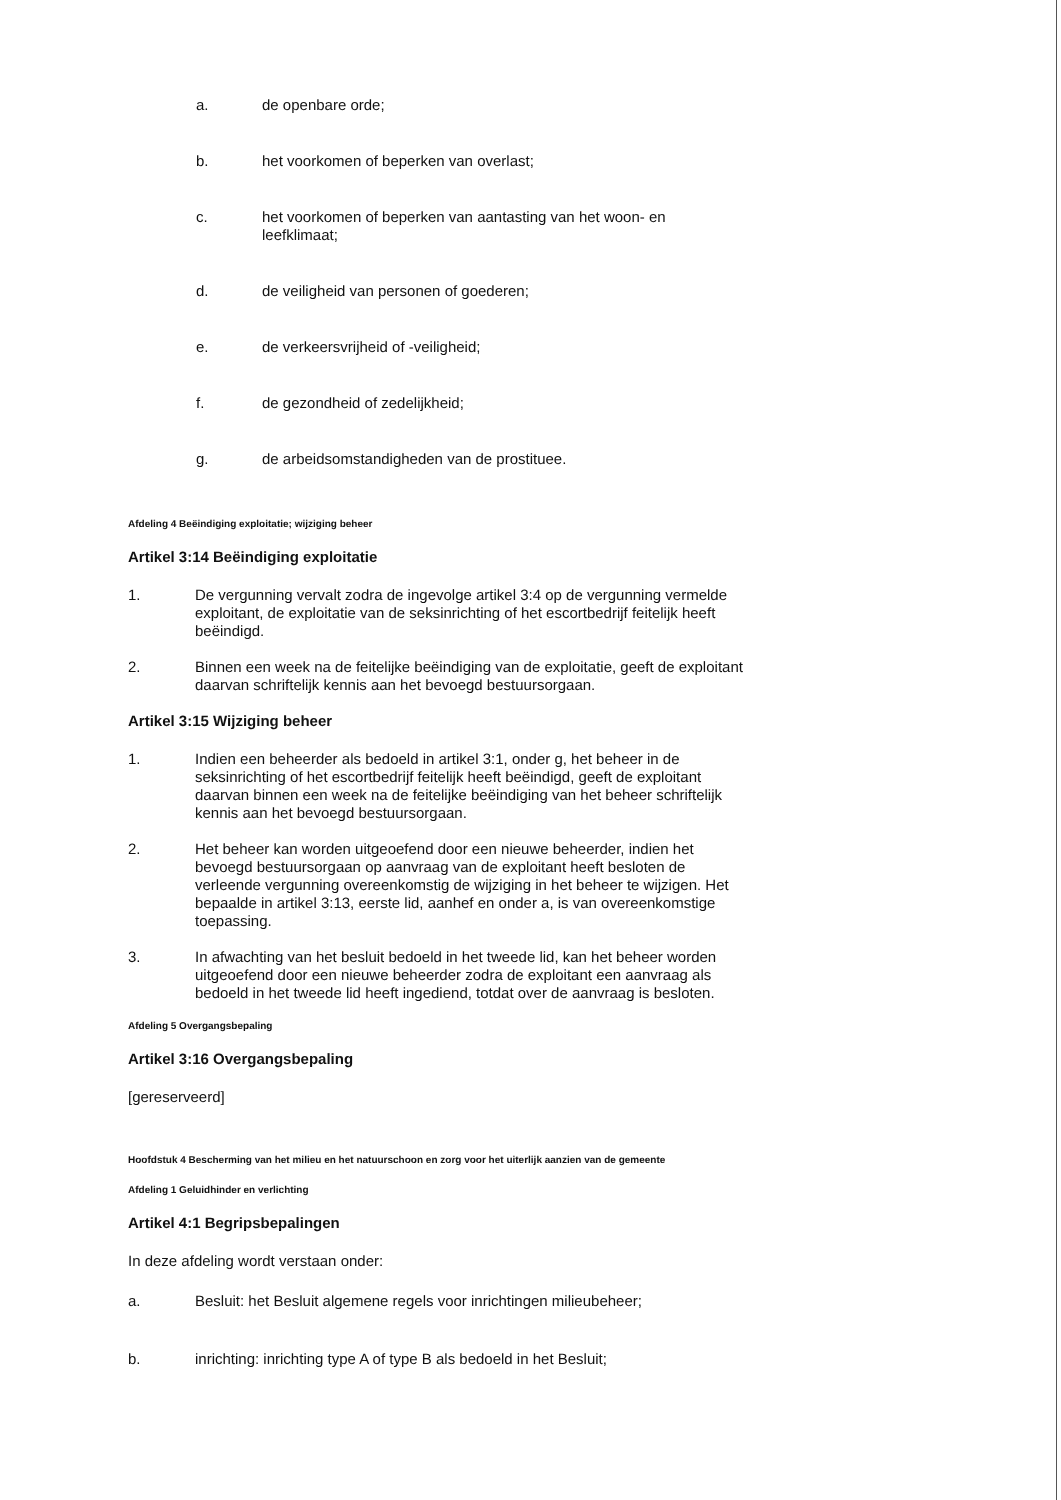a. de openbare orde;
b. het voorkomen of beperken van overlast;
c. het voorkomen of beperken van aantasting van het woon- en leefklimaat;
d. de veiligheid van personen of goederen;
e. de verkeersvrijheid of -veiligheid;
f. de gezondheid of zedelijkheid;
g. de arbeidsomstandigheden van de prostituee.
Afdeling 4 Beëindiging exploitatie; wijziging beheer
Artikel 3:14 Beëindiging exploitatie
1. De vergunning vervalt zodra de ingevolge artikel 3:4 op de vergunning vermelde exploitant, de exploitatie van de seksinrichting of het escortbedrijf feitelijk heeft beëindigd.
2. Binnen een week na de feitelijke beëindiging van de exploitatie, geeft de exploitant daarvan schriftelijk kennis aan het bevoegd bestuursorgaan.
Artikel 3:15 Wijziging beheer
1. Indien een beheerder als bedoeld in artikel 3:1, onder g, het beheer in de seksinrichting of het escortbedrijf feitelijk heeft beëindigd, geeft de exploitant daarvan binnen een week na de feitelijke beëindiging van het beheer schriftelijk kennis aan het bevoegd bestuursorgaan.
2. Het beheer kan worden uitgeoefend door een nieuwe beheerder, indien het bevoegd bestuursorgaan op aanvraag van de exploitant heeft besloten de verleende vergunning overeenkomstig de wijziging in het beheer te wijzigen. Het bepaalde in artikel 3:13, eerste lid, aanhef en onder a, is van overeenkomstige toepassing.
3. In afwachting van het besluit bedoeld in het tweede lid, kan het beheer worden uitgeoefend door een nieuwe beheerder zodra de exploitant een aanvraag als bedoeld in het tweede lid heeft ingediend, totdat over de aanvraag is besloten.
Afdeling 5 Overgangsbepaling
Artikel 3:16 Overgangsbepaling
[gereserveerd]
Hoofdstuk 4 Bescherming van het milieu en het natuurschoon en zorg voor het uiterlijk aanzien van de gemeente
Afdeling 1 Geluidhinder en verlichting
Artikel 4:1 Begripsbepalingen
In deze afdeling wordt verstaan onder:
a. Besluit: het Besluit algemene regels voor inrichtingen milieubeheer;
b. inrichting: inrichting type A of type B als bedoeld in het Besluit;